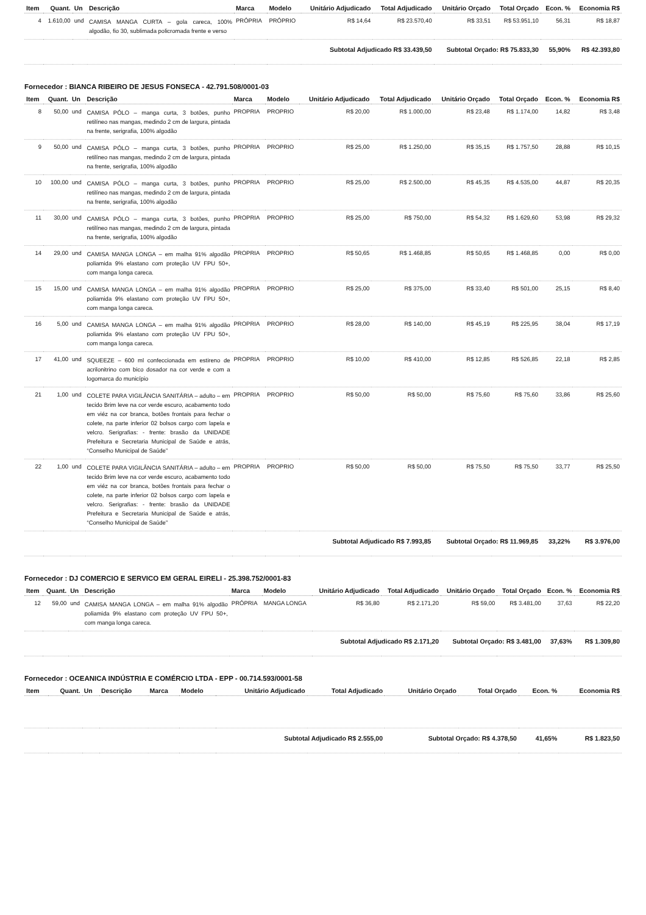| Item | Quant. | Un | Descrição | Marca | Modelo | Unitário Adjudicado | Total Adjudicado | Unitário Orçado | Total Orçado | Econ. % | Economia R$ |
| --- | --- | --- | --- | --- | --- | --- | --- | --- | --- | --- | --- |
| 4 | 1.610,00 | und | CAMISA MANGA CURTA – gola careca, 100% algodão, fio 30, sublimada policromada frente e verso | PRÓPRIA | PRÓPRIO | R$ 14,64 | R$ 23.570,40 | R$ 33,51 | R$ 53.951,10 | 56,31 | R$ 18,87 |
| Subtotal Adjudicado R$ 33.439,50 | | | | | | | | Subtotal Orçado: R$ 75.833,30 | | 55,90% | R$ 42.393,80 |
Fornecedor : BIANCA RIBEIRO DE JESUS FONSECA - 42.791.508/0001-03
| Item | Quant. | Un | Descrição | Marca | Modelo | Unitário Adjudicado | Total Adjudicado | Unitário Orçado | Total Orçado | Econ. % | Economia R$ |
| --- | --- | --- | --- | --- | --- | --- | --- | --- | --- | --- | --- |
| 8 | 50,00 | und | CAMISA PÓLO – manga curta, 3 botões, punho retilíneo nas mangas, medindo 2 cm de largura, pintada na frente, serigrafia, 100% algodão | PROPRIA | PROPRIO | R$ 20,00 | R$ 1.000,00 | R$ 23,48 | R$ 1.174,00 | 14,82 | R$ 3,48 |
| 9 | 50,00 | und | CAMISA PÓLO – manga curta, 3 botões, punho retilíneo nas mangas, medindo 2 cm de largura, pintada na frente, serigrafia, 100% algodão | PROPRIA | PROPRIO | R$ 25,00 | R$ 1.250,00 | R$ 35,15 | R$ 1.757,50 | 28,88 | R$ 10,15 |
| 10 | 100,00 | und | CAMISA PÓLO – manga curta, 3 botões, punho retilíneo nas mangas, medindo 2 cm de largura, pintada na frente, serigrafia, 100% algodão | PROPRIA | PROPRIO | R$ 25,00 | R$ 2.500,00 | R$ 45,35 | R$ 4.535,00 | 44,87 | R$ 20,35 |
| 11 | 30,00 | und | CAMISA PÓLO – manga curta, 3 botões, punho retilíneo nas mangas, medindo 2 cm de largura, pintada na frente, serigrafia, 100% algodão | PROPRIA | PROPRIO | R$ 25,00 | R$ 750,00 | R$ 54,32 | R$ 1.629,60 | 53,98 | R$ 29,32 |
| 14 | 29,00 | und | CAMISA MANGA LONGA – em malha 91% algodão poliamida 9% elastano com proteção UV FPU 50+, com manga longa careca. | PROPRIA | PROPRIO | R$ 50,65 | R$ 1.468,85 | R$ 50,65 | R$ 1.468,85 | 0,00 | R$ 0,00 |
| 15 | 15,00 | und | CAMISA MANGA LONGA – em malha 91% algodão poliamida 9% elastano com proteção UV FPU 50+, com manga longa careca. | PROPRIA | PROPRIO | R$ 25,00 | R$ 375,00 | R$ 33,40 | R$ 501,00 | 25,15 | R$ 8,40 |
| 16 | 5,00 | und | CAMISA MANGA LONGA – em malha 91% algodão poliamida 9% elastano com proteção UV FPU 50+, com manga longa careca. | PROPRIA | PROPRIO | R$ 28,00 | R$ 140,00 | R$ 45,19 | R$ 225,95 | 38,04 | R$ 17,19 |
| 17 | 41,00 | und | SQUEEZE – 600 ml confeccionada em estireno de acrilonitrino com bico dosador na cor verde e com a logomarca do município | PROPRIA | PROPRIO | R$ 10,00 | R$ 410,00 | R$ 12,85 | R$ 526,85 | 22,18 | R$ 2,85 |
| 21 | 1,00 | und | COLETE PARA VIGILÂNCIA SANITÁRIA – adulto – em tecido Brim leve na cor verde escuro, acabamento todo em viéz na cor branca, botões frontais para fechar o colete, na parte inferior 02 bolsos cargo com lapela e velcro. Serigrafias: - frente: brasão da UNIDADE Prefeitura e Secretaria Municipal de Saúde e atrás, “Conselho Municipal de Saúde” | PROPRIA | PROPRIO | R$ 50,00 | R$ 50,00 | R$ 75,60 | R$ 75,60 | 33,86 | R$ 25,60 |
| 22 | 1,00 | und | COLETE PARA VIGILÂNCIA SANITÁRIA – adulto – em tecido Brim leve na cor verde escuro, acabamento todo em viéz na cor branca, botões frontais para fechar o colete, na parte inferior 02 bolsos cargo com lapela e velcro. Serigrafias: - frente: brasão da UNIDADE Prefeitura e Secretaria Municipal de Saúde e atrás, “Conselho Municipal de Saúde” | PROPRIA | PROPRIO | R$ 50,00 | R$ 50,00 | R$ 75,50 | R$ 75,50 | 33,77 | R$ 25,50 |
| Subtotal Adjudicado R$ 7.993,85 | | | | | | | | Subtotal Orçado: R$ 11.969,85 | | 33,22% | R$ 3.976,00 |
Fornecedor : DJ COMERCIO E SERVICO EM GERAL EIRELI - 25.398.752/0001-83
| Item | Quant. | Un | Descrição | Marca | Modelo | Unitário Adjudicado | Total Adjudicado | Unitário Orçado | Total Orçado | Econ. % | Economia R$ |
| --- | --- | --- | --- | --- | --- | --- | --- | --- | --- | --- | --- |
| 12 | 59,00 | und | CAMISA MANGA LONGA – em malha 91% algodão poliamida 9% elastano com proteção UV FPU 50+, com manga longa careca. | PRÓPRIA | MANGA LONGA | R$ 36,80 | R$ 2.171,20 | R$ 59,00 | R$ 3.481,00 | 37,63 | R$ 22,20 |
| Subtotal Adjudicado R$ 2.171,20 | | | | | | | | Subtotal Orçado: R$ 3.481,00 | | 37,63% | R$ 1.309,80 |
Fornecedor : OCEANICA INDÚSTRIA E COMÉRCIO LTDA - EPP - 00.714.593/0001-58
| Item | Quant. | Un | Descrição | Marca | Modelo | Unitário Adjudicado | Total Adjudicado | Unitário Orçado | Total Orçado | Econ. % | Economia R$ |
| --- | --- | --- | --- | --- | --- | --- | --- | --- | --- | --- | --- |
| Subtotal Adjudicado R$ 2.555,00 | | | | | | | | Subtotal Orçado: R$ 4.378,50 | | 41,65% | R$ 1.823,50 |